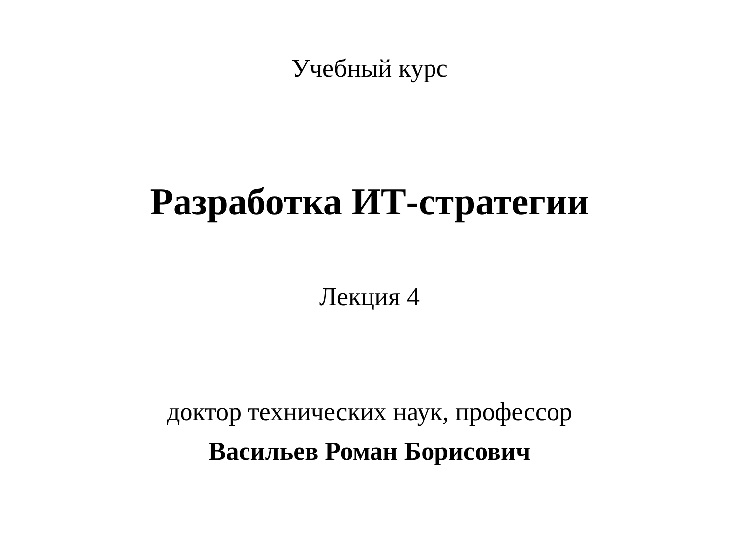Учебный курс
Разработка ИТ-стратегии
Лекция 4
доктор технических наук, профессор
Васильев Роман Борисович